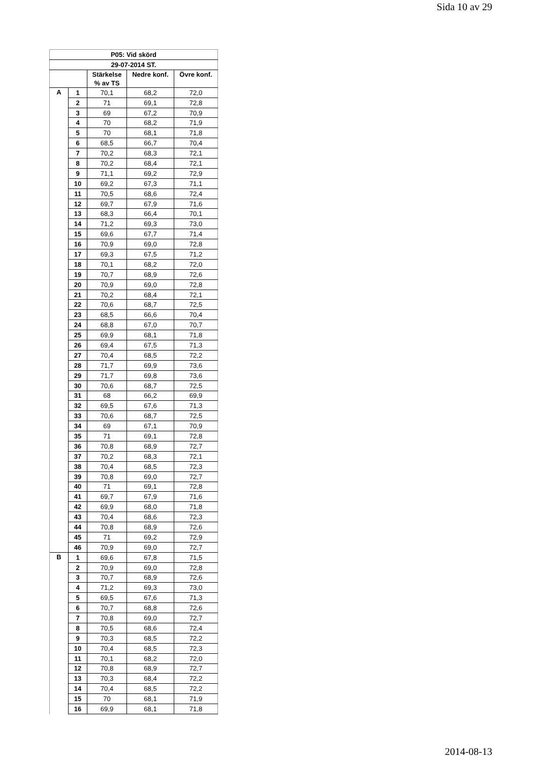Sida 10 av 29
| P05: Vid skörd | | | | |
| --- | --- | --- | --- | --- |
| 29-07-2014 ST. | | | | |
| | | Stärkelse % av TS | Nedre konf. | Övre konf. |
| A | 1 | 70,1 | 68,2 | 72,0 |
| | 2 | 71 | 69,1 | 72,8 |
| | 3 | 69 | 67,2 | 70,9 |
| | 4 | 70 | 68,2 | 71,9 |
| | 5 | 70 | 68,1 | 71,8 |
| | 6 | 68,5 | 66,7 | 70,4 |
| | 7 | 70,2 | 68,3 | 72,1 |
| | 8 | 70,2 | 68,4 | 72,1 |
| | 9 | 71,1 | 69,2 | 72,9 |
| | 10 | 69,2 | 67,3 | 71,1 |
| | 11 | 70,5 | 68,6 | 72,4 |
| | 12 | 69,7 | 67,9 | 71,6 |
| | 13 | 68,3 | 66,4 | 70,1 |
| | 14 | 71,2 | 69,3 | 73,0 |
| | 15 | 69,6 | 67,7 | 71,4 |
| | 16 | 70,9 | 69,0 | 72,8 |
| | 17 | 69,3 | 67,5 | 71,2 |
| | 18 | 70,1 | 68,2 | 72,0 |
| | 19 | 70,7 | 68,9 | 72,6 |
| | 20 | 70,9 | 69,0 | 72,8 |
| | 21 | 70,2 | 68,4 | 72,1 |
| | 22 | 70,6 | 68,7 | 72,5 |
| | 23 | 68,5 | 66,6 | 70,4 |
| | 24 | 68,8 | 67,0 | 70,7 |
| | 25 | 69,9 | 68,1 | 71,8 |
| | 26 | 69,4 | 67,5 | 71,3 |
| | 27 | 70,4 | 68,5 | 72,2 |
| | 28 | 71,7 | 69,9 | 73,6 |
| | 29 | 71,7 | 69,8 | 73,6 |
| | 30 | 70,6 | 68,7 | 72,5 |
| | 31 | 68 | 66,2 | 69,9 |
| | 32 | 69,5 | 67,6 | 71,3 |
| | 33 | 70,6 | 68,7 | 72,5 |
| | 34 | 69 | 67,1 | 70,9 |
| | 35 | 71 | 69,1 | 72,8 |
| | 36 | 70,8 | 68,9 | 72,7 |
| | 37 | 70,2 | 68,3 | 72,1 |
| | 38 | 70,4 | 68,5 | 72,3 |
| | 39 | 70,8 | 69,0 | 72,7 |
| | 40 | 71 | 69,1 | 72,8 |
| | 41 | 69,7 | 67,9 | 71,6 |
| | 42 | 69,9 | 68,0 | 71,8 |
| | 43 | 70,4 | 68,6 | 72,3 |
| | 44 | 70,8 | 68,9 | 72,6 |
| | 45 | 71 | 69,2 | 72,9 |
| | 46 | 70,9 | 69,0 | 72,7 |
| B | 1 | 69,6 | 67,8 | 71,5 |
| | 2 | 70,9 | 69,0 | 72,8 |
| | 3 | 70,7 | 68,9 | 72,6 |
| | 4 | 71,2 | 69,3 | 73,0 |
| | 5 | 69,5 | 67,6 | 71,3 |
| | 6 | 70,7 | 68,8 | 72,6 |
| | 7 | 70,8 | 69,0 | 72,7 |
| | 8 | 70,5 | 68,6 | 72,4 |
| | 9 | 70,3 | 68,5 | 72,2 |
| | 10 | 70,4 | 68,5 | 72,3 |
| | 11 | 70,1 | 68,2 | 72,0 |
| | 12 | 70,8 | 68,9 | 72,7 |
| | 13 | 70,3 | 68,4 | 72,2 |
| | 14 | 70,4 | 68,5 | 72,2 |
| | 15 | 70 | 68,1 | 71,9 |
| | 16 | 69,9 | 68,1 | 71,8 |
2014-08-13